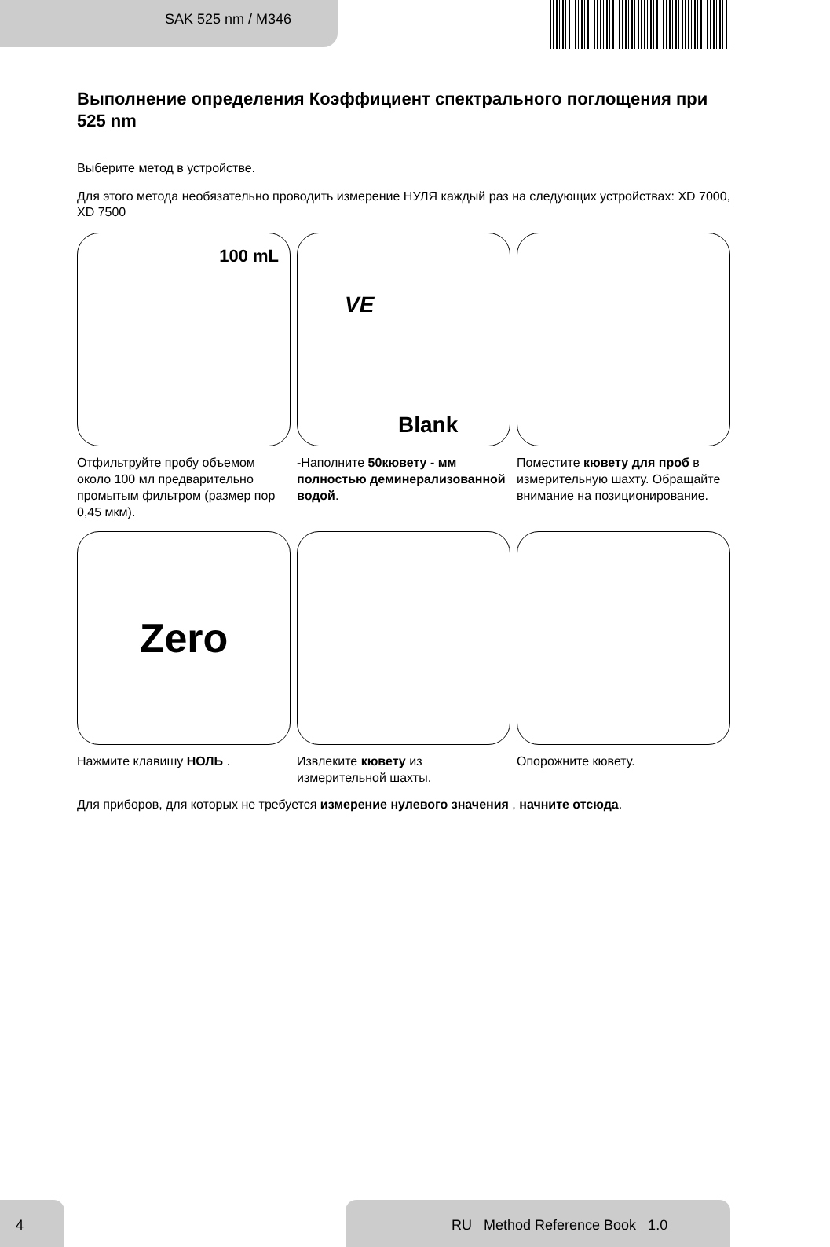SAK 525 nm / M346
Выполнение определения Коэффициент спектрального поглощения при 525 nm
Выберите метод в устройстве.
Для этого метода необязательно проводить измерение НУЛЯ каждый раз на следующих устройствах: XD 7000, XD 7500
100 mL
Отфильтруйте пробу объемом около 100 мл предварительно промытым фильтром (размер пор 0,45 мкм).
VE
Blank
-Наполните 50кювету - мм полностью деминерализованной водой.
Поместите кювету для проб в измерительную шахту. Обращайте внимание на позиционирование.
Zero
Нажмите клавишу НОЛЬ .
Извлеките кювету из измерительной шахты.
Опорожните кювету.
Для приборов, для которых не требуется измерение нулевого значения , начните отсюда.
4 RU Method Reference Book 1.0